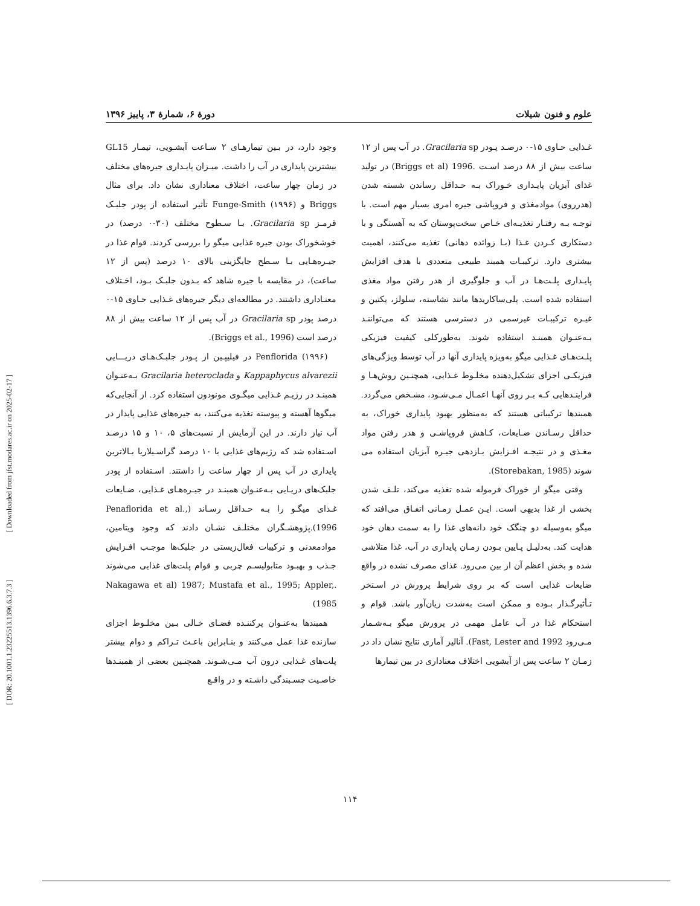[ DOR: 20.1001.1.23225513.1396.6.3.7.3 ] [ Downloaded from jfst.modares.ac.ir on 2025-02-17 ]
علوم و فنون شیلات دورهٔ ۶، شمارهٔ ۳، پاییز ۱۳۹۶
غـذایی حـاوی ۱۵-۰ درصـد پـودر Gracilaria sp. در آب پس از ۱۲ ساعت بیش از ۸۸ درصد اسـت .Briggs et al) 1996) در تولید غذای آبزیان پایـداری خـوراک بـه حـداقل رساندن شسته شدن (هدرروی) موادمغذی و فروپاشی جیره امری بسیار مهم است. با توجـه بـه رفتـار تغذیـه‌ای خـاص سخت‌پوستان که به آهستگی و با دستکاری کـردن غـذا (بـا زوائده دهانی) تغذیه می‌کنند، اهمیت بیشتری دارد. ترکیبـات همبند طبیعی متعددی با هدف افزایش پایـداری پلـت‌هـا در آب و جلوگیری از هدر رفتن مواد مغذی استفاده شده است. پلی‌ساکاریدها مانند نشاسته، سلولز، پکتین و غیـره ترکیبـات غیرسمی در دسترسی هستند که می‌تواننـد بـه‌عنـوان همبنـد استفاده شوند. به‌طورکلی کیفیت فیزیکی پلـت‌هـای غـذایی میگو به‌ویژه پایداری آنها در آب توسط ویژگی‌های فیزیکـی اجزای تشکیل‌دهنده مخلـوط غـذایی، همچنـین روش‌هـا و فراینـدهایی کـه بـر روی آنهـا اعمـال مـی‌شـود، مشـخص می‌گردد. همبندها ترکیباتی هستند که به‌منظور بهبود پایداری خوراک، به حداقل رسـاندن ضـایعات، کـاهش فروپاشـی و هدر رفتن مواد مغـذی و در نتیجـه افـزایش بـازدهی جیـره آبزیان استفاده می شوند (Storebakan, 1985).
وقتی میگو از خوراک فرموله شده تغذیه می‌کند، تلـف شدن بخشی از غذا بدیهی است. ایـن عمـل زمـانی اتفـاق می‌افتد که میگو به‌وسیله دو چنگک خود دانه‌های غذا را به سمت دهان خود هدایت کند. به‌دلیـل پـایین بـودن زمـان پایداری در آب، غذا متلاشی شده و بخش اعظم آن از بین می‌رود. غذای مصرف نشده در واقع ضایعات غذایی است که بر روی شرایط پرورش در اسـتخر تـأثیرگـذار بـوده و ممکن است به‌شدت زیان‌آور باشد. قوام و استحکام غذا در آب عامل مهمی در پرورش میگو بـه‌شـمار مـی‌رود Fast, Lester and 1992). آنالیز آماری نتایج نشان داد در زمـان ۲ ساعت پس از آبشویی اختلاف معناداری در بین تیمارها
وجود دارد، در بـین تیمارهـای ۲ سـاعت آبشـویی، تیمـار GL15 بیشترین پایداری در آب را داشت. میـزان پایـداری جیره‌های مختلف در زمان چهار ساعت، اختلاف معناداری نشان داد. برای مثال Briggs و Funge-Smith (۱۹۹۶) تأثیر استفاده از پودر جلبـک قرمـز Gracilaria sp. بـا سـطوح مختلف (۳۰-۰ درصد) در خوشخوراک بودن جیره غذایی میگو را بررسی کردند. قوام غذا در جیـره‌هـایی بـا سـطح جایگزینی بالای ۱۰ درصد (پس از ۱۲ ساعت)، در مقایسه با جیره شاهد که بـدون جلبـک بـود، اخـتلاف معنـاداری داشتند. در مطالعه‌ای دیگر جیره‌های غـذایی حـاوی ۱۵-۰ درصد پودر Gracilaria sp در آب پس از ۱۲ ساعت بیش از ۸۸ درصد است (Briggs et al., 1996).
Penflorida (۱۹۹۶) در فیلیپـین از پـودر جلبـک‌هـای دریـــایی Kappaphycus alvarezii و Gracilaria heteroclada بـه‌عنـوان همبنـد در رژیـم غـذایی میگـوی مونودون استفاده کرد. از آنجایی‌که میگوها آهسته و پیوسته تغذیه می‌کنند، به جیره‌های غذایی پایدار در آب نیاز دارند. در این آزمایش از نسبت‌های ۵، ۱۰ و ۱۵ درصـد اسـتفاده شد که رژیم‌های غذایی با ۱۰ درصد گراسـیلاریا بـالاترین پایداری در آب پس از چهار ساعت را داشتند. اسـتفاده از پودر جلبک‌های دریـایی بـه‌عنـوان همبنـد در جیـره‌هـای غـذایی، ضـایعات غـذای میگـو را بـه حـداقل رسـاند (Penaflorida et al., 1996).پژوهشـگران مختلـف نشـان دادند که وجود ویتامین، موادمعدنی و ترکیبات فعال‌زیستی در جلبک‌ها موجـب افـزایش جـذب و بهبـود متابولیسـم چربی و قوام پلت‌های غذایی می‌شوند .Nakagawa et al) 1987; Mustafa et al., 1995; Appler, 1985)
همبندها به‌عنـوان پرکننـده فضـای خـالی بـین مخلـوط اجزای سازنده غذا عمل می‌کنند و بنـابراین باعـث تـراکم و دوام بیشتر پلت‌های غـذایی درون آب مـی‌شـوند. همچنـین بعضی از همبنـدها خاصـیت چسـبندگی داشـته و در واقـع
۱۱۴